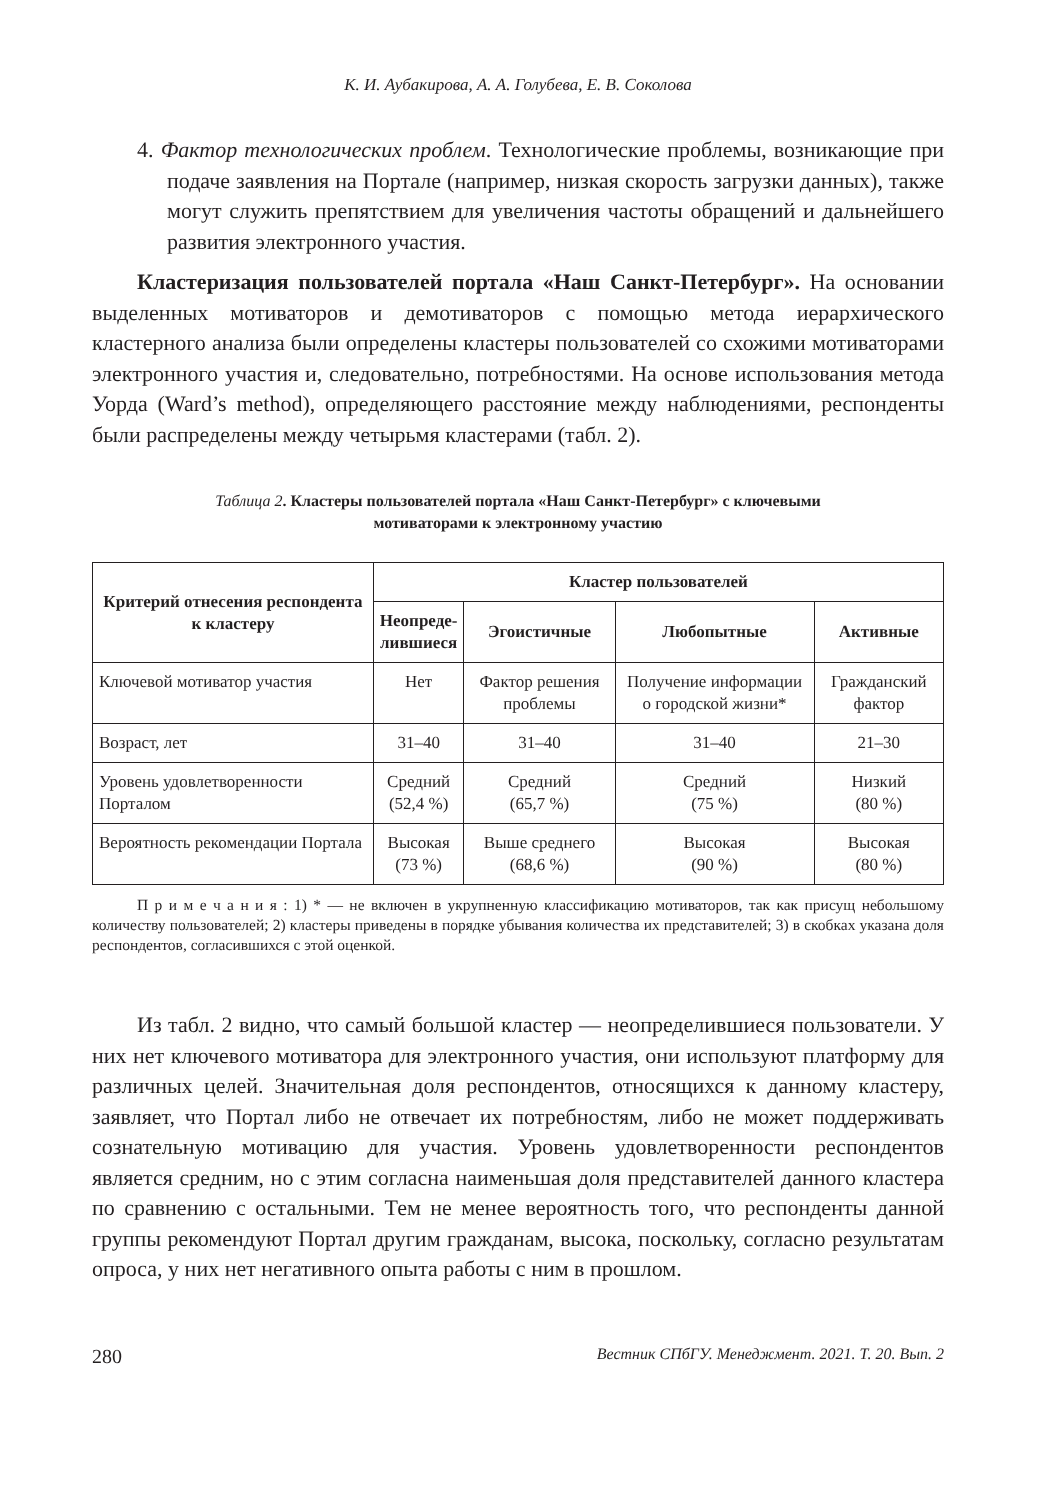К. И. Аубакирова, А. А. Голубева, Е. В. Соколова
4. Фактор технологических проблем. Технологические проблемы, возникающие при подаче заявления на Портале (например, низкая скорость загрузки данных), также могут служить препятствием для увеличения частоты обращений и дальнейшего развития электронного участия.
Кластеризация пользователей портала «Наш Санкт-Петербург». На основании выделенных мотиваторов и демотиваторов с помощью метода иерархического кластерного анализа были определены кластеры пользователей со схожими мотиваторами электронного участия и, следовательно, потребностями. На основе использования метода Уорда (Ward’s method), определяющего расстояние между наблюдениями, респонденты были распределены между четырьмя кластерами (табл. 2).
Таблица 2. Кластеры пользователей портала «Наш Санкт-Петербург» с ключевыми
мотиваторами к электронному участию
| Критерий отнесения респондента к кластеру | Кластер пользователей | | | |
| --- | --- | --- | --- | --- |
| | Неопреде- лившиеся | Эгоистичные | Любопытные | Активные |
| Ключевой мотиватор участия | Нет | Фактор решения проблемы | Получение информации о городской жизни* | Гражданский фактор |
| Возраст, лет | 31–40 | 31–40 | 31–40 | 21–30 |
| Уровень удовлетворенности Порталом | Средний (52,4 %) | Средний (65,7 %) | Средний (75 %) | Низкий (80 %) |
| Вероятность рекомендации Портала | Высокая (73 %) | Выше среднего (68,6 %) | Высокая (90 %) | Высокая (80 %) |
П р и м е ч а н и я : 1) * — не включен в укрупненную классификацию мотиваторов, так как присущ небольшому количеству пользователей; 2) кластеры приведены в порядке убывания количества их представителей; 3) в скобках указана доля респондентов, согласившихся с этой оценкой.
Из табл. 2 видно, что самый большой кластер — неопределившиеся пользователи. У них нет ключевого мотиватора для электронного участия, они используют платформу для различных целей. Значительная доля респондентов, относящихся к данному кластеру, заявляет, что Портал либо не отвечает их потребностям, либо не может поддерживать сознательную мотивацию для участия. Уровень удовлетворенности респондентов является средним, но с этим согласна наименьшая доля представителей данного кластера по сравнению с остальными. Тем не менее вероятность того, что респонденты данной группы рекомендуют Портал другим гражданам, высока, поскольку, согласно результатам опроса, у них нет негативного опыта работы с ним в прошлом.
280 Вестник СПбГУ. Менеджмент. 2021. Т. 20. Вып. 2